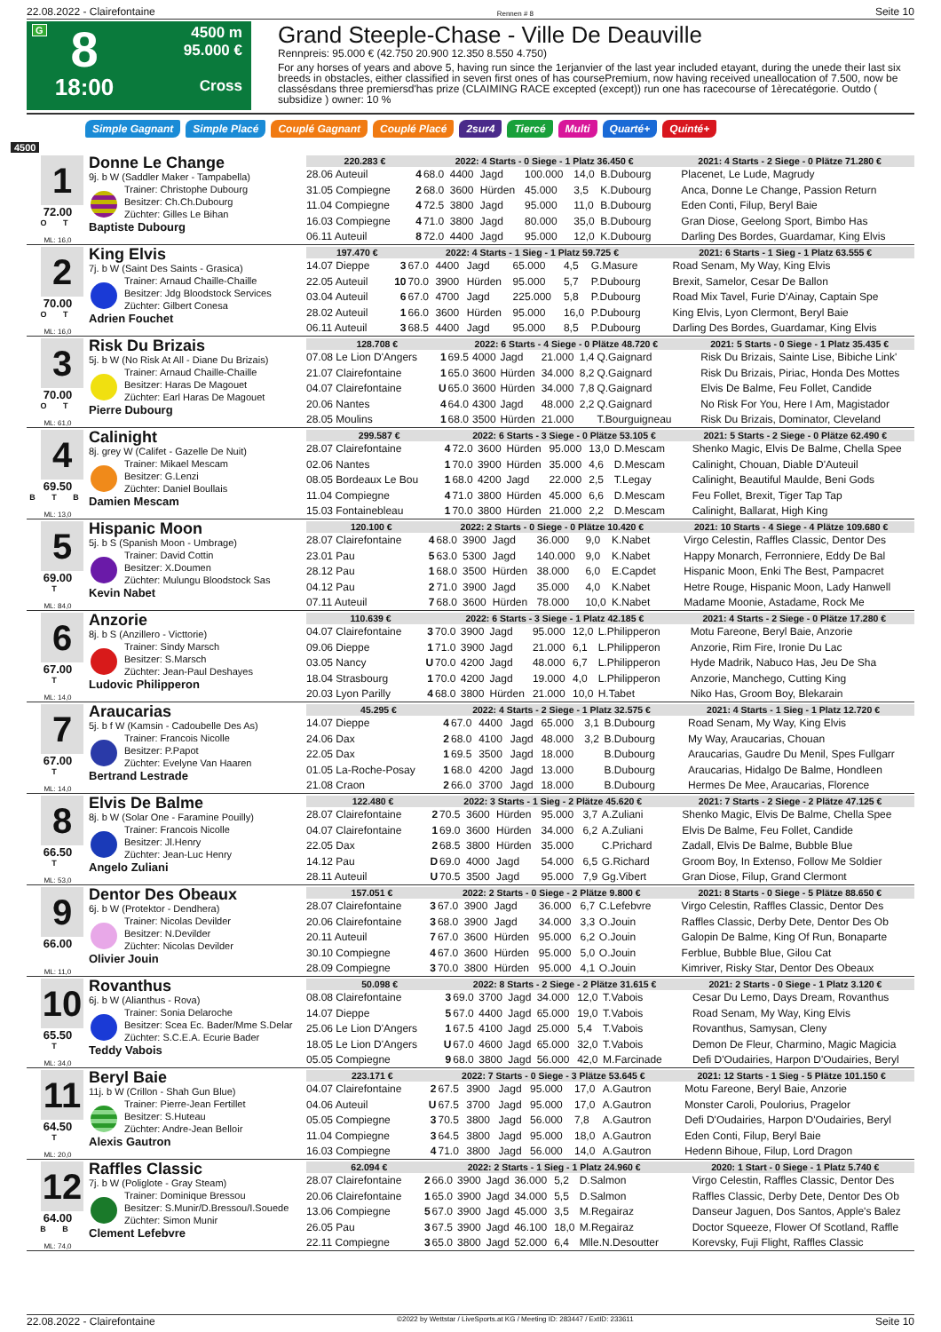22.08.2022 - Clairefontaine Rennen # 8 Seite 10
G 8
18:00
4500 m
95.000 €
Cross
Grand Steeple-Chase - Ville De Deauville
Rennpreis: 95.000 € (42.750 20.900 12.350 8.550 4.750)
For any horses of years and above 5, having run since the 1erjanvier of the last year included etayant, during the unede their last six breeds in obstacles, either classified in seven first ones of has coursePremium, now having received uneallocation of 7.500, now be classésdans three premiersd'has prize (CLAIMING RACE excepted (except)) run one has racecourse of 1èrecatégorie. Outdo ( subsidize ) owner: 10 %
Simple Gagnant Simple Placé Couplé Gagnant Couplé Placé 2sur4 Tiercé Multi Quarté+ Quinté+
4500
1
72.00
O T
ML: 16,0
Donne Le Change
9j. b W (Saddler Maker - Tampabella)
Trainer: Christophe Dubourg
Besitzer: Ch.Ch.Dubourg
Züchter: Gilles Le Bihan
Baptiste Dubourg
| 220.283 € | | 2022: 4 Starts - 0 Siege - 1 Platz 36.450 € | | | | | | 2021: 4 Starts - 2 Siege - 0 Plätze 71.280 € |
| --- | --- | --- | --- | --- | --- | --- | --- | --- |
| 28.06 Auteuil | 4 | 68.0 | 4400 | Jagd | 100.000 | 14,0 | B.Dubourg | Placenet, Le Lude, Magrudy |
| 31.05 Compiegne | 2 | 68.0 | 3600 | Hürden | 45.000 | 3,5 | K.Dubourg | Anca, Donne Le Change, Passion Return |
| 11.04 Compiegne | 4 | 72.5 | 3800 | Jagd | 95.000 | 11,0 | B.Dubourg | Eden Conti, Filup, Beryl Baie |
| 16.03 Compiegne | 4 | 71.0 | 3800 | Jagd | 80.000 | 35,0 | B.Dubourg | Gran Diose, Geelong Sport, Bimbo Has |
| 06.11 Auteuil | 8 | 72.0 | 4400 | Jagd | 95.000 | 12,0 | K.Dubourg | Darling Des Bordes, Guardamar, King Elvis |
2
70.00
O T
ML: 16,0
King Elvis
7j. b W (Saint Des Saints - Grasica)
Trainer: Arnaud Chaille-Chaille
Besitzer: Jdg Bloodstock Services
Züchter: Gilbert Conesa
Adrien Fouchet
| 197.470 € | | 2022: 4 Starts - 1 Sieg - 1 Platz 59.725 € | | | | | | 2021: 6 Starts - 1 Sieg - 1 Platz 63.555 € |
| --- | --- | --- | --- | --- | --- | --- | --- | --- |
| 14.07 Dieppe | 3 | 67.0 | 4400 | Jagd | 65.000 | 4,5 | G.Masure | Road Senam, My Way, King Elvis |
| 22.05 Auteuil | 10 | 70.0 | 3900 | Hürden | 95.000 | 5,7 | P.Dubourg | Brexit, Samelor, Cesar De Ballon |
| 03.04 Auteuil | 6 | 67.0 | 4700 | Jagd | 225.000 | 5,8 | P.Dubourg | Road Mix Tavel, Furie D'Ainay, Captain Spe |
| 28.02 Auteuil | 1 | 66.0 | 3600 | Hürden | 95.000 | 16,0 | P.Dubourg | King Elvis, Lyon Clermont, Beryl Baie |
| 06.11 Auteuil | 3 | 68.5 | 4400 | Jagd | 95.000 | 8,5 | P.Dubourg | Darling Des Bordes, Guardamar, King Elvis |
3
70.00
O T
ML: 61,0
Risk Du Brizais
5j. b W (No Risk At All - Diane Du Brizais)
Trainer: Arnaud Chaille-Chaille
Besitzer: Haras De Magouet
Züchter: Earl Haras De Magouet
Pierre Dubourg
| 128.708 € | | 2022: 6 Starts - 4 Siege - 0 Plätze 48.720 € | | | | | | 2021: 5 Starts - 0 Siege - 1 Platz 35.435 € |
| --- | --- | --- | --- | --- | --- | --- | --- | --- |
| 07.08 Le Lion D'Angers | 1 | 69.5 | 4000 | Jagd | 21.000 | 1,4 | Q.Gaignard | Risk Du Brizais, Sainte Lise, Bibiche Link' |
| 21.07 Clairefontaine | 1 | 65.0 | 3600 | Hürden | 34.000 | 8,2 | Q.Gaignard | Risk Du Brizais, Piriac, Honda Des Mottes |
| 04.07 Clairefontaine | U | 65.0 | 3600 | Hürden | 34.000 | 7,8 | Q.Gaignard | Elvis De Balme, Feu Follet, Candide |
| 20.06 Nantes | 4 | 64.0 | 4300 | Jagd | 48.000 | 2,2 | Q.Gaignard | No Risk For You, Here I Am, Magistador |
| 28.05 Moulins | 1 | 68.0 | 3500 | Hürden | 21.000 | | T.Bourguigneau | Risk Du Brizais, Dominator, Cleveland |
4
69.50
B T B
ML: 13,0
Calinight
8j. grey W (Califet - Gazelle De Nuit)
Trainer: Mikael Mescam
Besitzer: G.Lenzi
Züchter: Daniel Boullais
Damien Mescam
| 299.587 € | | 2022: 6 Starts - 3 Siege - 0 Plätze 53.105 € | | | | | | 2021: 5 Starts - 2 Siege - 0 Plätze 62.490 € |
| --- | --- | --- | --- | --- | --- | --- | --- | --- |
| 28.07 Clairefontaine | 4 | 72.0 | 3600 | Hürden | 95.000 | 13,0 | D.Mescam | Shenko Magic, Elvis De Balme, Chella Spee |
| 02.06 Nantes | 1 | 70.0 | 3900 | Hürden | 35.000 | 4,6 | D.Mescam | Calinight, Chouan, Diable D'Auteuil |
| 08.05 Bordeaux Le Bou | 1 | 68.0 | 4200 | Jagd | 22.000 | 2,5 | T.Legay | Calinight, Beautiful Maulde, Beni Gods |
| 11.04 Compiegne | 4 | 71.0 | 3800 | Hürden | 45.000 | 6,6 | D.Mescam | Feu Follet, Brexit, Tiger Tap Tap |
| 15.03 Fontainebleau | 1 | 70.0 | 3800 | Hürden | 21.000 | 2,2 | D.Mescam | Calinight, Ballarat, High King |
5
69.00
T
ML: 84,0
Hispanic Moon
5j. b S (Spanish Moon - Umbrage)
Trainer: David Cottin
Besitzer: X.Doumen
Züchter: Mulungu Bloodstock Sas
Kevin Nabet
| 120.100 € | | 2022: 2 Starts - 0 Siege - 0 Plätze 10.420 € | | | | | | 2021: 10 Starts - 4 Siege - 4 Plätze 109.680 € |
| --- | --- | --- | --- | --- | --- | --- | --- | --- |
| 28.07 Clairefontaine | 4 | 68.0 | 3900 | Jagd | 36.000 | 9,0 | K.Nabet | Virgo Celestin, Raffles Classic, Dentor Des |
| 23.01 Pau | 5 | 63.0 | 5300 | Jagd | 140.000 | 9,0 | K.Nabet | Happy Monarch, Ferronniere, Eddy De Bal |
| 28.12 Pau | 1 | 68.0 | 3500 | Hürden | 38.000 | 6,0 | E.Capdet | Hispanic Moon, Enki The Best, Pampacret |
| 04.12 Pau | 2 | 71.0 | 3900 | Jagd | 35.000 | 4,0 | K.Nabet | Hetre Rouge, Hispanic Moon, Lady Hanwell |
| 07.11 Auteuil | 7 | 68.0 | 3600 | Hürden | 78.000 | 10,0 | K.Nabet | Madame Moonie, Astadame, Rock Me |
6
67.00
T
ML: 14,0
Anzorie
8j. b S (Anzillero - Victtorie)
Trainer: Sindy Marsch
Besitzer: S.Marsch
Züchter: Jean-Paul Deshayes
Ludovic Philipperon
| 110.639 € | | 2022: 6 Starts - 3 Siege - 1 Platz 42.185 € | | | | | | 2021: 4 Starts - 2 Siege - 0 Plätze 17.280 € |
| --- | --- | --- | --- | --- | --- | --- | --- | --- |
| 04.07 Clairefontaine | 3 | 70.0 | 3900 | Jagd | 95.000 | 12,0 | L.Philipperon | Motu Fareone, Beryl Baie, Anzorie |
| 09.06 Dieppe | 1 | 71.0 | 3900 | Jagd | 21.000 | 6,1 | L.Philipperon | Anzorie, Rim Fire, Ironie Du Lac |
| 03.05 Nancy | U | 70.0 | 4200 | Jagd | 48.000 | 6,7 | L.Philipperon | Hyde Madrik, Nabuco Has, Jeu De Sha |
| 18.04 Strasbourg | 1 | 70.0 | 4200 | Jagd | 19.000 | 4,0 | L.Philipperon | Anzorie, Manchego, Cutting King |
| 20.03 Lyon Parilly | 4 | 68.0 | 3800 | Hürden | 21.000 | 10,0 | H.Tabet | Niko Has, Groom Boy, Blekarain |
7
67.00
T
ML: 14,0
Araucarias
5j. b f W (Kamsin - Cadoubelle Des As)
Trainer: Francois Nicolle
Besitzer: P.Papot
Züchter: Evelyne Van Haaren
Bertrand Lestrade
| 45.295 € | | 2022: 4 Starts - 2 Siege - 1 Platz 32.575 € | | | | | | 2021: 4 Starts - 1 Sieg - 1 Platz 12.720 € |
| --- | --- | --- | --- | --- | --- | --- | --- | --- |
| 14.07 Dieppe | 4 | 67.0 | 4400 | Jagd | 65.000 | 3,1 | B.Dubourg | Road Senam, My Way, King Elvis |
| 24.06 Dax | 2 | 68.0 | 4100 | Jagd | 48.000 | 3,2 | B.Dubourg | My Way, Araucarias, Chouan |
| 22.05 Dax | 1 | 69.5 | 3500 | Jagd | 18.000 | | B.Dubourg | Araucarias, Gaudre Du Menil, Spes Fullgarr |
| 01.05 La-Roche-Posay | 1 | 68.0 | 4200 | Jagd | 13.000 | | B.Dubourg | Araucarias, Hidalgo De Balme, Hondleen |
| 21.08 Craon | 2 | 66.0 | 3700 | Jagd | 18.000 | | B.Dubourg | Hermes De Mee, Araucarias, Florence |
8
66.50
T
ML: 53,0
Elvis De Balme
8j. b W (Solar One - Faramine Pouilly)
Trainer: Francois Nicolle
Besitzer: Jl.Henry
Züchter: Jean-Luc Henry
Angelo Zuliani
| 122.480 € | | 2022: 3 Starts - 1 Sieg - 2 Plätze 45.620 € | | | | | | 2021: 7 Starts - 2 Siege - 2 Plätze 47.125 € |
| --- | --- | --- | --- | --- | --- | --- | --- | --- |
| 28.07 Clairefontaine | 2 | 70.5 | 3600 | Hürden | 95.000 | 3,7 | A.Zuliani | Shenko Magic, Elvis De Balme, Chella Spee |
| 04.07 Clairefontaine | 1 | 69.0 | 3600 | Hürden | 34.000 | 6,2 | A.Zuliani | Elvis De Balme, Feu Follet, Candide |
| 22.05 Dax | 2 | 68.5 | 3800 | Hürden | 35.000 | | C.Prichard | Zadall, Elvis De Balme, Bubble Blue |
| 14.12 Pau | D | 69.0 | 4000 | Jagd | 54.000 | 6,5 | G.Richard | Groom Boy, In Extenso, Follow Me Soldier |
| 28.11 Auteuil | U | 70.5 | 3500 | Jagd | 95.000 | 7,9 | Gg.Vibert | Gran Diose, Filup, Grand Clermont |
9
66.00
ML: 11,0
Dentor Des Obeaux
6j. b W (Protektor - Dendhera)
Trainer: Nicolas Devilder
Besitzer: N.Devilder
Züchter: Nicolas Devilder
Olivier Jouin
| 157.051 € | | 2022: 2 Starts - 0 Siege - 2 Plätze 9.800 € | | | | | | 2021: 8 Starts - 0 Siege - 5 Plätze 88.650 € |
| --- | --- | --- | --- | --- | --- | --- | --- | --- |
| 28.07 Clairefontaine | 3 | 67.0 | 3900 | Jagd | 36.000 | 6,7 | C.Lefebvre | Virgo Celestin, Raffles Classic, Dentor Des |
| 20.06 Clairefontaine | 3 | 68.0 | 3900 | Jagd | 34.000 | 3,3 | O.Jouin | Raffles Classic, Derby Dete, Dentor Des Ob |
| 20.11 Auteuil | 7 | 67.0 | 3600 | Hürden | 95.000 | 6,2 | O.Jouin | Galopin De Balme, King Of Run, Bonaparte |
| 30.10 Compiegne | 4 | 67.0 | 3600 | Hürden | 95.000 | 5,0 | O.Jouin | Ferblue, Bubble Blue, Gilou Cat |
| 28.09 Compiegne | 3 | 70.0 | 3800 | Hürden | 95.000 | 4,1 | O.Jouin | Kimriver, Risky Star, Dentor Des Obeaux |
10
65.50
T
ML: 34,0
Rovanthus
6j. b W (Alianthus - Rova)
Trainer: Sonia Delaroche
Besitzer: Scea Ec. Bader/Mme S.Delar
Züchter: S.C.E.A. Ecurie Bader
Teddy Vabois
| 50.098 € | | 2022: 8 Starts - 2 Siege - 2 Plätze 31.615 € | | | | | | 2021: 2 Starts - 0 Siege - 1 Platz 3.120 € |
| --- | --- | --- | --- | --- | --- | --- | --- | --- |
| 08.08 Clairefontaine | 3 | 69.0 | 3700 | Jagd | 34.000 | 12,0 | T.Vabois | Cesar Du Lemo, Days Dream, Rovanthus |
| 14.07 Dieppe | 5 | 67.0 | 4400 | Jagd | 65.000 | 19,0 | T.Vabois | Road Senam, My Way, King Elvis |
| 25.06 Le Lion D'Angers | 1 | 67.5 | 4100 | Jagd | 25.000 | 5,4 | T.Vabois | Rovanthus, Samysan, Cleny |
| 18.05 Le Lion D'Angers | U | 67.0 | 4600 | Jagd | 65.000 | 32,0 | T.Vabois | Demon De Fleur, Charmino, Magic Magicia |
| 05.05 Compiegne | 9 | 68.0 | 3800 | Jagd | 56.000 | 42,0 | M.Farcinade | Defi D'Oudairies, Harpon D'Oudairies, Beryl |
11
64.50
T
ML: 20,0
Beryl Baie
11j. b W (Crillon - Shah Gun Blue)
Trainer: Pierre-Jean Fertillet
Besitzer: S.Huteau
Züchter: Andre-Jean Belloir
Alexis Gautron
| 223.171 € | | 2022: 7 Starts - 0 Siege - 3 Plätze 53.645 € | | | | | | 2021: 12 Starts - 1 Sieg - 5 Plätze 101.150 € |
| --- | --- | --- | --- | --- | --- | --- | --- | --- |
| 04.07 Clairefontaine | 2 | 67.5 | 3900 | Jagd | 95.000 | 17,0 | A.Gautron | Motu Fareone, Beryl Baie, Anzorie |
| 04.06 Auteuil | U | 67.5 | 3700 | Jagd | 95.000 | 17,0 | A.Gautron | Monster Caroli, Poulorius, Pragelor |
| 05.05 Compiegne | 3 | 70.5 | 3800 | Jagd | 56.000 | 7,8 | A.Gautron | Defi D'Oudairies, Harpon D'Oudairies, Beryl |
| 11.04 Compiegne | 3 | 64.5 | 3800 | Jagd | 95.000 | 18,0 | A.Gautron | Eden Conti, Filup, Beryl Baie |
| 16.03 Compiegne | 4 | 71.0 | 3800 | Jagd | 56.000 | 14,0 | A.Gautron | Hedenn Bihoue, Filup, Lord Dragon |
12
64.00
B B
ML: 74,0
Raffles Classic
7j. b W (Poliglote - Gray Steam)
Trainer: Dominique Bressou
Besitzer: S.Munir/D.Bressou/I.Souede
Züchter: Simon Munir
Clement Lefebvre
| 62.094 € | | 2022: 2 Starts - 1 Sieg - 1 Platz 24.960 € | | | | | | 2020: 1 Start - 0 Siege - 1 Platz 5.740 € |
| --- | --- | --- | --- | --- | --- | --- | --- | --- |
| 28.07 Clairefontaine | 2 | 66.0 | 3900 | Jagd | 36.000 | 5,2 | D.Salmon | Virgo Celestin, Raffles Classic, Dentor Des |
| 20.06 Clairefontaine | 1 | 65.0 | 3900 | Jagd | 34.000 | 5,5 | D.Salmon | Raffles Classic, Derby Dete, Dentor Des Ob |
| 13.06 Compiegne | 5 | 67.0 | 3900 | Jagd | 45.000 | 3,5 | M.Regairaz | Danseur Jaguen, Dos Santos, Apple's Balez |
| 26.05 Pau | 3 | 67.5 | 3900 | Jagd | 46.100 | 18,0 | M.Regairaz | Doctor Squeeze, Flower Of Scotland, Raffle |
| 22.11 Compiegne | 3 | 65.0 | 3800 | Jagd | 52.000 | 6,4 | Mlle.N.Desoutter | Korevsky, Fuji Flight, Raffles Classic |
22.08.2022 - Clairefontaine ©2022 by Wettstar / LiveSports.at KG / Meeting ID: 283447 / ExtID: 233611 Seite 10